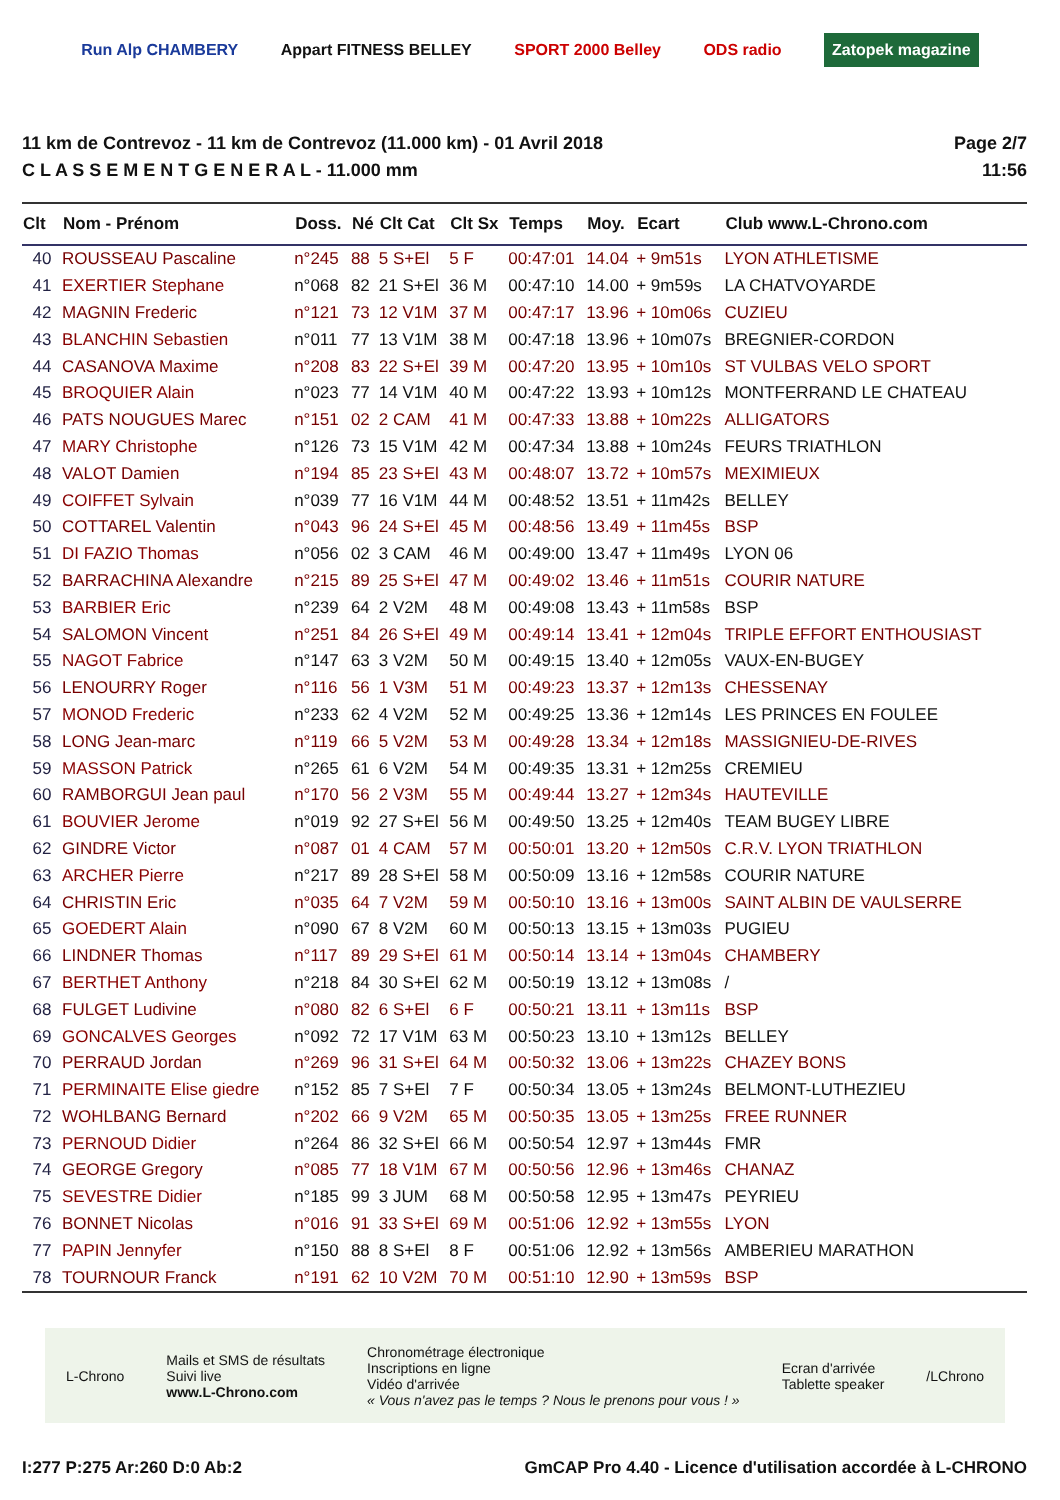Run Alp CHAMBERY Appart FITNESS BELLEY SPORT 2000 Belley ODS radio Zatopek magazine
11 km de Contrevoz - 11 km de Contrevoz (11.000 km) - 01 Avril 2018
C L A S S E M E N T G E N E R A L - 11.000 mm
Page 2/7
11:56
| Clt | Nom - Prénom | Doss. | Né | Clt Cat | Clt Sx | Temps | Moy. | Ecart | Club www.L-Chrono.com |
| --- | --- | --- | --- | --- | --- | --- | --- | --- | --- |
| 40 | ROUSSEAU Pascaline | n°245 | 88 | 5 S+El | 5 F | 00:47:01 | 14.04 | + 9m51s | LYON ATHLETISME |
| 41 | EXERTIER Stephane | n°068 | 82 | 21 S+El | 36 M | 00:47:10 | 14.00 | + 9m59s | LA CHATVOYARDE |
| 42 | MAGNIN Frederic | n°121 | 73 | 12 V1M | 37 M | 00:47:17 | 13.96 | + 10m06s | CUZIEU |
| 43 | BLANCHIN Sebastien | n°011 | 77 | 13 V1M | 38 M | 00:47:18 | 13.96 | + 10m07s | BREGNIER-CORDON |
| 44 | CASANOVA Maxime | n°208 | 83 | 22 S+El | 39 M | 00:47:20 | 13.95 | + 10m10s | ST VULBAS VELO SPORT |
| 45 | BROQUIER Alain | n°023 | 77 | 14 V1M | 40 M | 00:47:22 | 13.93 | + 10m12s | MONTFERRAND LE CHATEAU |
| 46 | PATS NOUGUES Marec | n°151 | 02 | 2 CAM | 41 M | 00:47:33 | 13.88 | + 10m22s | ALLIGATORS |
| 47 | MARY Christophe | n°126 | 73 | 15 V1M | 42 M | 00:47:34 | 13.88 | + 10m24s | FEURS TRIATHLON |
| 48 | VALOT Damien | n°194 | 85 | 23 S+El | 43 M | 00:48:07 | 13.72 | + 10m57s | MEXIMIEUX |
| 49 | COIFFET Sylvain | n°039 | 77 | 16 V1M | 44 M | 00:48:52 | 13.51 | + 11m42s | BELLEY |
| 50 | COTTAREL Valentin | n°043 | 96 | 24 S+El | 45 M | 00:48:56 | 13.49 | + 11m45s | BSP |
| 51 | DI FAZIO Thomas | n°056 | 02 | 3 CAM | 46 M | 00:49:00 | 13.47 | + 11m49s | LYON 06 |
| 52 | BARRACHINA Alexandre | n°215 | 89 | 25 S+El | 47 M | 00:49:02 | 13.46 | + 11m51s | COURIR NATURE |
| 53 | BARBIER Eric | n°239 | 64 | 2 V2M | 48 M | 00:49:08 | 13.43 | + 11m58s | BSP |
| 54 | SALOMON Vincent | n°251 | 84 | 26 S+El | 49 M | 00:49:14 | 13.41 | + 12m04s | TRIPLE EFFORT ENTHOUSIAST |
| 55 | NAGOT Fabrice | n°147 | 63 | 3 V2M | 50 M | 00:49:15 | 13.40 | + 12m05s | VAUX-EN-BUGEY |
| 56 | LENOURRY Roger | n°116 | 56 | 1 V3M | 51 M | 00:49:23 | 13.37 | + 12m13s | CHESSENAY |
| 57 | MONOD Frederic | n°233 | 62 | 4 V2M | 52 M | 00:49:25 | 13.36 | + 12m14s | LES PRINCES EN FOULEE |
| 58 | LONG Jean-marc | n°119 | 66 | 5 V2M | 53 M | 00:49:28 | 13.34 | + 12m18s | MASSIGNIEU-DE-RIVES |
| 59 | MASSON Patrick | n°265 | 61 | 6 V2M | 54 M | 00:49:35 | 13.31 | + 12m25s | CREMIEU |
| 60 | RAMBORGUI Jean paul | n°170 | 56 | 2 V3M | 55 M | 00:49:44 | 13.27 | + 12m34s | HAUTEVILLE |
| 61 | BOUVIER Jerome | n°019 | 92 | 27 S+El | 56 M | 00:49:50 | 13.25 | + 12m40s | TEAM BUGEY LIBRE |
| 62 | GINDRE Victor | n°087 | 01 | 4 CAM | 57 M | 00:50:01 | 13.20 | + 12m50s | C.R.V. LYON TRIATHLON |
| 63 | ARCHER Pierre | n°217 | 89 | 28 S+El | 58 M | 00:50:09 | 13.16 | + 12m58s | COURIR NATURE |
| 64 | CHRISTIN Eric | n°035 | 64 | 7 V2M | 59 M | 00:50:10 | 13.16 | + 13m00s | SAINT ALBIN DE VAULSERRE |
| 65 | GOEDERT Alain | n°090 | 67 | 8 V2M | 60 M | 00:50:13 | 13.15 | + 13m03s | PUGIEU |
| 66 | LINDNER Thomas | n°117 | 89 | 29 S+El | 61 M | 00:50:14 | 13.14 | + 13m04s | CHAMBERY |
| 67 | BERTHET Anthony | n°218 | 84 | 30 S+El | 62 M | 00:50:19 | 13.12 | + 13m08s | / |
| 68 | FULGET Ludivine | n°080 | 82 | 6 S+El | 6 F | 00:50:21 | 13.11 | + 13m11s | BSP |
| 69 | GONCALVES Georges | n°092 | 72 | 17 V1M | 63 M | 00:50:23 | 13.10 | + 13m12s | BELLEY |
| 70 | PERRAUD Jordan | n°269 | 96 | 31 S+El | 64 M | 00:50:32 | 13.06 | + 13m22s | CHAZEY BONS |
| 71 | PERMINAITE Elise giedre | n°152 | 85 | 7 S+El | 7 F | 00:50:34 | 13.05 | + 13m24s | BELMONT-LUTHEZIEU |
| 72 | WOHLBANG Bernard | n°202 | 66 | 9 V2M | 65 M | 00:50:35 | 13.05 | + 13m25s | FREE RUNNER |
| 73 | PERNOUD Didier | n°264 | 86 | 32 S+El | 66 M | 00:50:54 | 12.97 | + 13m44s | FMR |
| 74 | GEORGE Gregory | n°085 | 77 | 18 V1M | 67 M | 00:50:56 | 12.96 | + 13m46s | CHANAZ |
| 75 | SEVESTRE Didier | n°185 | 99 | 3 JUM | 68 M | 00:50:58 | 12.95 | + 13m47s | PEYRIEU |
| 76 | BONNET Nicolas | n°016 | 91 | 33 S+El | 69 M | 00:51:06 | 12.92 | + 13m55s | LYON |
| 77 | PAPIN Jennyfer | n°150 | 88 | 8 S+El | 8 F | 00:51:06 | 12.92 | + 13m56s | AMBERIEU MARATHON |
| 78 | TOURNOUR Franck | n°191 | 62 | 10 V2M | 70 M | 00:51:10 | 12.90 | + 13m59s | BSP |
L-Chrono
Mails et SMS de résultats
Suivi live
www.L-Chrono.com
Chronométrage électronique
Inscriptions en ligne
Vidéo d'arrivée
« Vous n'avez pas le temps ? Nous le prenons pour vous ! »
Ecran d'arrivée
Tablette speaker
/LChrono
I:277 P:275 Ar:260 D:0 Ab:2 GmCAP Pro 4.40 - Licence d'utilisation accordée à L-CHRONO